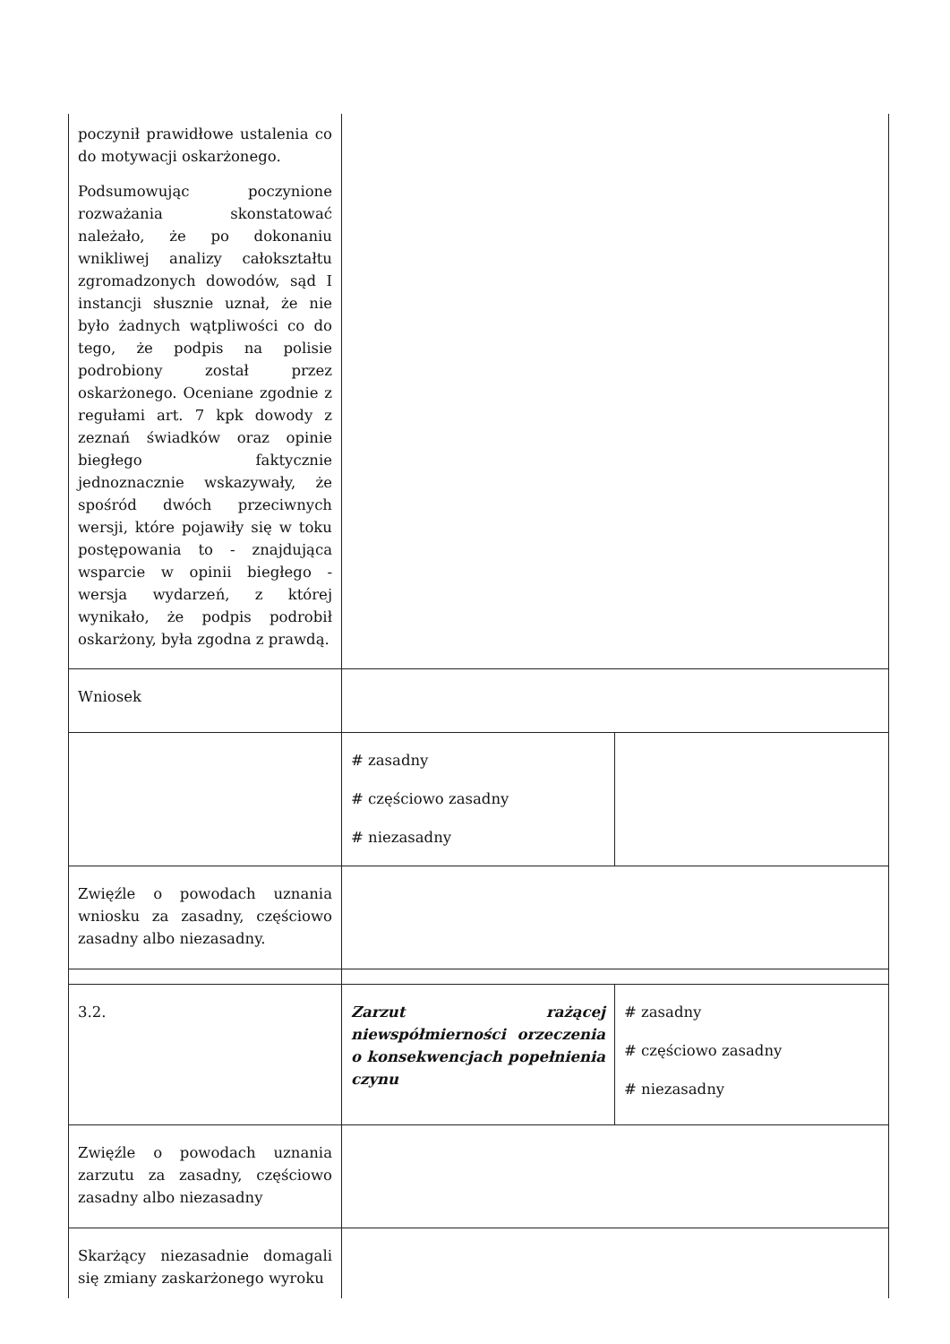| poczynił prawidłowe ustalenia co do motywacji oskarżonego. Podsumowując poczynione rozważania skonstatować należało, że po dokonaniu wnikliwej analizy całokształtu zgromadzonych dowodów, sąd I instancji słusznie uznał, że nie było żadnych wątpliwości co do tego, że podpis na polisie podrobiony został przez oskarżonego. Oceniane zgodnie z regułami art. 7 kpk dowody z zeznań świadków oraz opinie biegłego faktycznie jednoznacznie wskazywały, że spośród dwóch przeciwnych wersji, które pojawiły się w toku postępowania to - znajdująca wsparcie w opinii biegłego - wersja wydarzeń, z której wynikało, że podpis podrobił oskarżony, była zgodna z prawdą. | | |
| Wniosek | | |
| | # zasadny # częściowo zasadny # niezasadny | |
| Zwięźle o powodach uznania wniosku za zasadny, częściowo zasadny albo niezasadny. | | |
| 3.2. | Zarzut rażącej niewspółmierności orzeczenia o konsekwencjach popełnienia czynu | # zasadny # częściowo zasadny # niezasadny |
| Zwięźle o powodach uznania zarzutu za zasadny, częściowo zasadny albo niezasadny | | |
| Skarżący niezasadnie domagali się zmiany zaskarżonego wyroku | | |